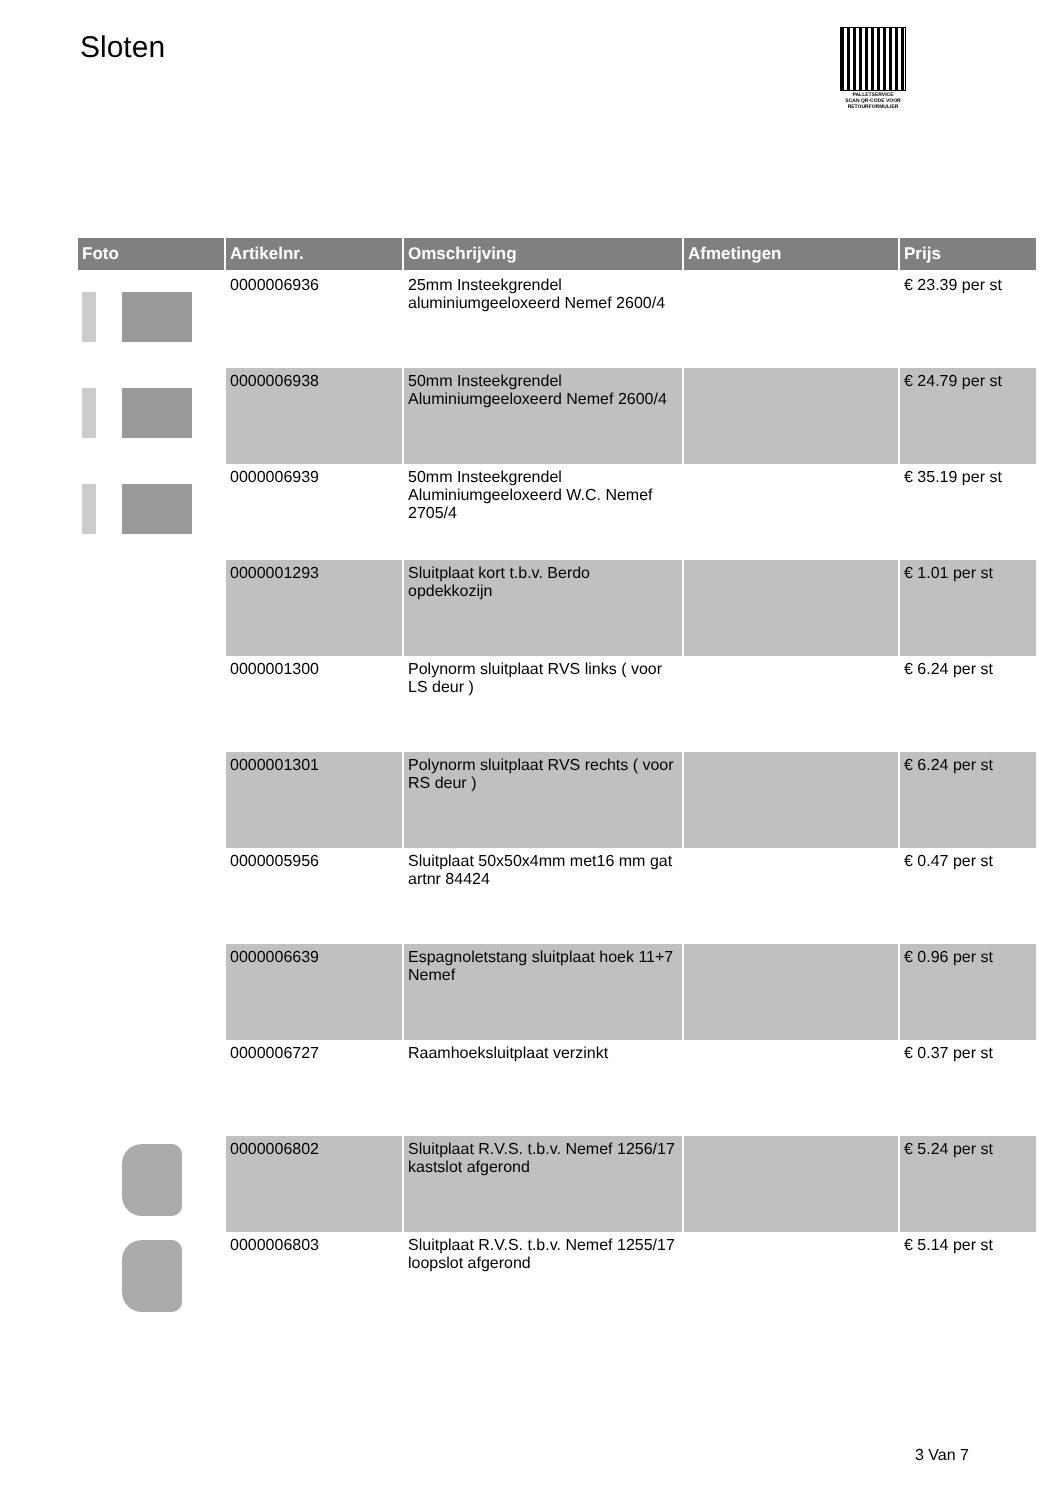Sloten
PALLETSERVICE
SCAN QR-CODE VOOR RETOURFORMULIER
| Foto | Artikelnr. | Omschrijving | Afmetingen | Prijs |
| --- | --- | --- | --- | --- |
| | 0000006936 | 25mm Insteekgrendel aluminiumgeeloxeerd Nemef 2600/4 | | € 23.39 per st |
| | 0000006938 | 50mm Insteekgrendel Aluminiumgeeloxeerd Nemef 2600/4 | | € 24.79 per st |
| | 0000006939 | 50mm Insteekgrendel Aluminiumgeeloxeerd W.C. Nemef 2705/4 | | € 35.19 per st |
| | 0000001293 | Sluitplaat kort t.b.v. Berdo opdekkozijn | | € 1.01 per st |
| | 0000001300 | Polynorm sluitplaat RVS links ( voor LS deur ) | | € 6.24 per st |
| | 0000001301 | Polynorm sluitplaat RVS rechts ( voor RS deur ) | | € 6.24 per st |
| | 0000005956 | Sluitplaat 50x50x4mm met16 mm gat artnr 84424 | | € 0.47 per st |
| | 0000006639 | Espagnoletstang sluitplaat hoek 11+7 Nemef | | € 0.96 per st |
| | 0000006727 | Raamhoeksluitplaat verzinkt | | € 0.37 per st |
| | 0000006802 | Sluitplaat R.V.S. t.b.v. Nemef 1256/17 kastslot afgerond | | € 5.24 per st |
| | 0000006803 | Sluitplaat R.V.S. t.b.v. Nemef 1255/17 loopslot afgerond | | € 5.14 per st |
3 Van 7